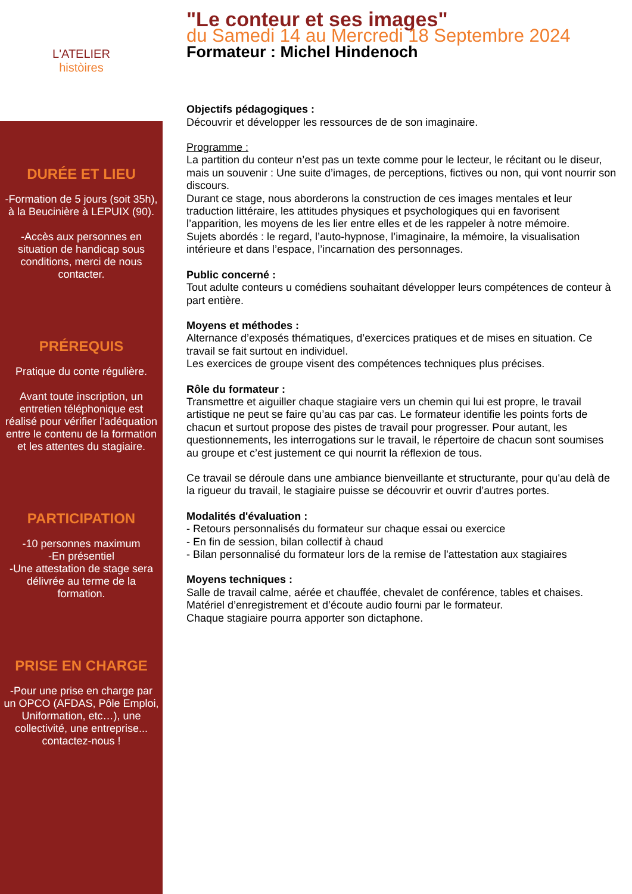L'ATELIER
històires
DURÉE ET LIEU
-Formation de 5 jours (soit 35h), à la Beucinière à LEPUIX (90).
-Accès aux personnes en situation de handicap sous conditions, merci de nous contacter.
PRÉREQUIS
Pratique du conte régulière.
Avant toute inscription, un entretien téléphonique est réalisé pour vérifier l’adéquation entre le contenu de la formation et les attentes du stagiaire.
PARTICIPATION
-10 personnes maximum
-En présentiel
-Une attestation de stage sera délivrée au terme de la formation.
PRISE EN CHARGE
-Pour une prise en charge par un OPCO (AFDAS, Pôle Emploi, Uniformation, etc…), une collectivité, une entreprise... contactez-nous !
"Le conteur et ses images"
du Samedi 14 au Mercredi 18 Septembre 2024
Formateur : Michel Hindenoch
Objectifs pédagogiques :
Découvrir et développer les ressources de de son imaginaire.
Programme :
La partition du conteur n’est pas un texte comme pour le lecteur, le récitant ou le diseur, mais un souvenir : Une suite d’images, de perceptions, fictives ou non, qui vont nourrir son discours.
Durant ce stage, nous aborderons la construction de ces images mentales et leur traduction littéraire, les attitudes physiques et psychologiques qui en favorisent l’apparition, les moyens de les lier entre elles et de les rappeler à notre mémoire.
Sujets abordés : le regard, l’auto-hypnose, l’imaginaire, la mémoire, la visualisation intérieure et dans l’espace, l’incarnation des personnages.
Public concerné :
Tout adulte conteurs u comédiens souhaitant développer leurs compétences de conteur à part entière.
Moyens et méthodes :
Alternance d’exposés thématiques, d’exercices pratiques et de mises en situation. Ce travail se fait surtout en individuel.
Les exercices de groupe visent des compétences techniques plus précises.
Rôle du formateur :
Transmettre et aiguiller chaque stagiaire vers un chemin qui lui est propre, le travail artistique ne peut se faire qu’au cas par cas. Le formateur identifie les points forts de chacun et surtout propose des pistes de travail pour progresser. Pour autant, les questionnements, les interrogations sur le travail, le répertoire de chacun sont soumises au groupe et c’est justement ce qui nourrit la réflexion de tous.
Ce travail se déroule dans une ambiance bienveillante et structurante, pour qu'au delà de la rigueur du travail, le stagiaire puisse se découvrir et ouvrir d’autres portes.
Modalités d'évaluation :
- Retours personnalisés du formateur sur chaque essai ou exercice
- En fin de session, bilan collectif à chaud
- Bilan personnalisé du formateur lors de la remise de l'attestation aux stagiaires
Moyens techniques :
Salle de travail calme, aérée et chauffée, chevalet de conférence, tables et chaises.
Matériel d’enregistrement et d’écoute audio fourni par le formateur.
Chaque stagiaire pourra apporter son dictaphone.